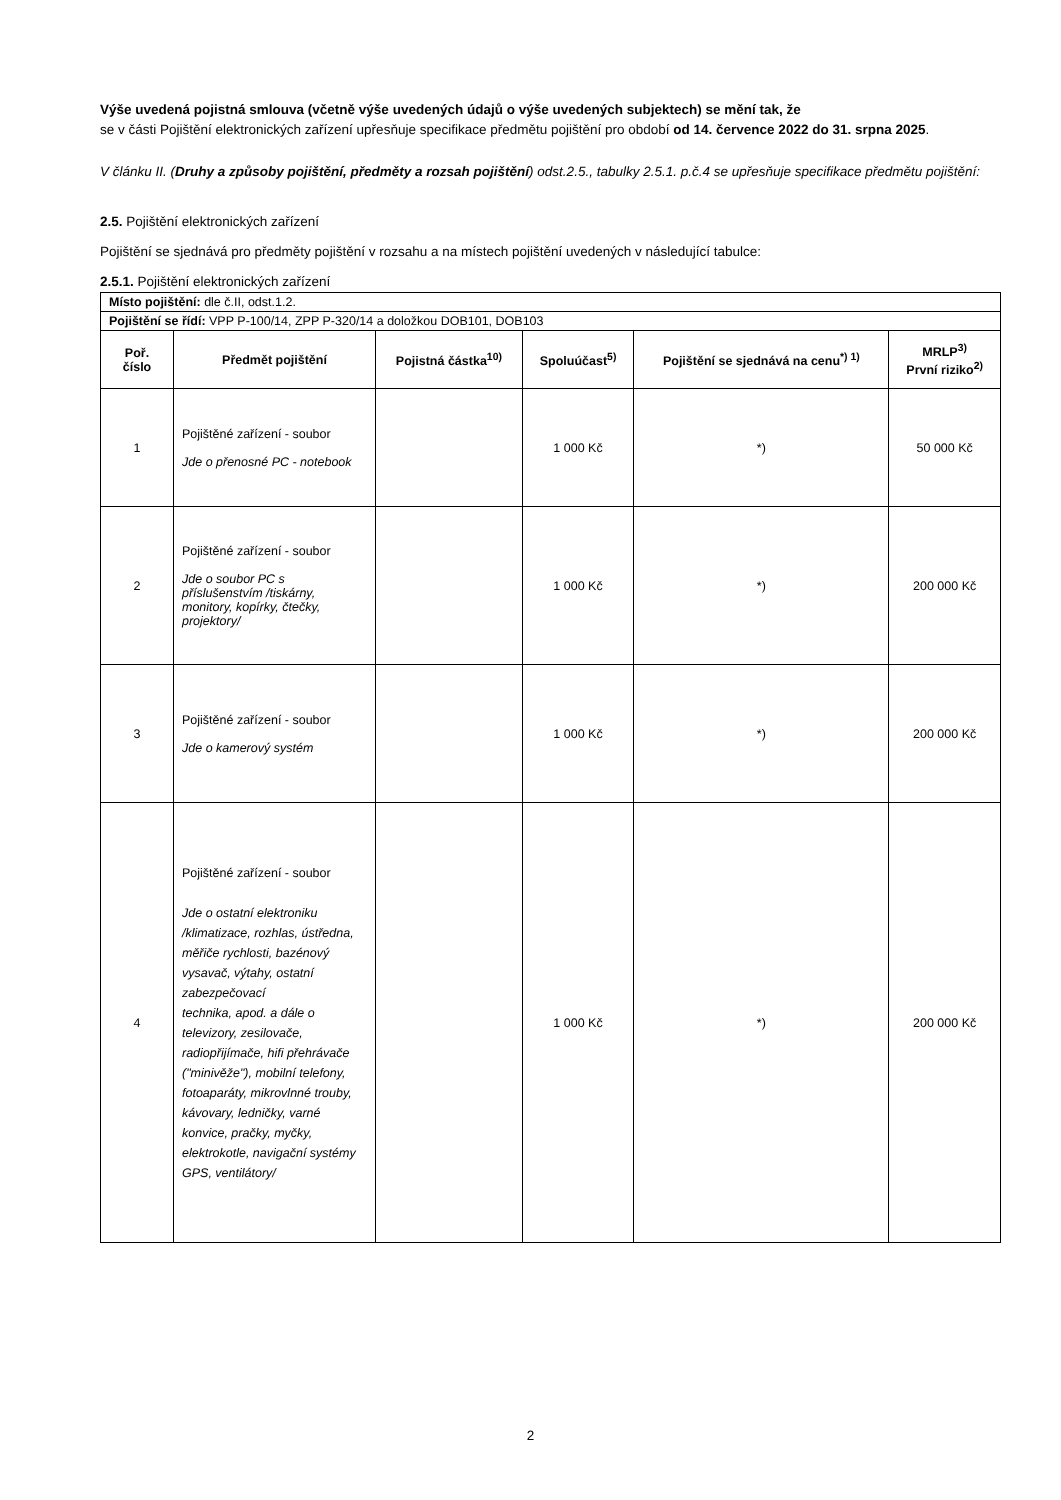Výše uvedená pojistná smlouva (včetně výše uvedených údajů o výše uvedených subjektech) se mění tak, že
se v části Pojištění elektronických zařízení upřesňuje specifikace předmětu pojištění pro období od 14. července 2022 do 31. srpna 2025.
V článku II. (Druhy a způsoby pojištění, předměty a rozsah pojištění) odst.2.5., tabulky 2.5.1. p.č.4 se upřesňuje specifikace předmětu pojištění:
2.5. Pojištění elektronických zařízení
Pojištění se sjednává pro předměty pojištění v rozsahu a na místech pojištění uvedených v následující tabulce:
2.5.1. Pojištění elektronických zařízení
| Místo pojištění: dle č.II, odst.1.2. | | | | | |
| Pojištění se řídí: VPP P-100/14, ZPP P-320/14 a doložkou DOB101, DOB103 | | | | | |
| Poř. číslo | Předmět pojištění | Pojistná částka<sup>10)</sup> | Spoluúčast<sup>5)</sup> | Pojištění se sjednává na cenu<sup>*) 1)</sup> | MRLP<sup>3)</sup> První riziko<sup>2)</sup> |
| 1 | Pojištěné zařízení - soubor Jde o přenosné PC - notebook | | 1 000 Kč | *) | 50 000 Kč |
| 2 | Pojištěné zařízení - soubor Jde o soubor PC s příslušenstvím /tiskárny, monitory, kopírky, čtečky, projektory/ | | 1 000 Kč | *) | 200 000 Kč |
| 3 | Pojištěné zařízení - soubor Jde o kamerový systém | | 1 000 Kč | *) | 200 000 Kč |
| 4 | Pojištěné zařízení - soubor Jde o ostatní elektroniku /klimatizace, rozhlas, ústředna, měřiče rychlosti, bazénový vysavač, výtahy, ostatní zabezpečovací technika, apod. a dále o televizory, zesilovače, radiopřijímače, hifi přehrávače ("minivěže"), mobilní telefony, fotoaparáty, mikrovlnné trouby, kávovary, ledničky, varné konvice, pračky, myčky, elektrokotle, navigační systémy GPS, ventilátory/ | | 1 000 Kč | *) | 200 000 Kč |
2